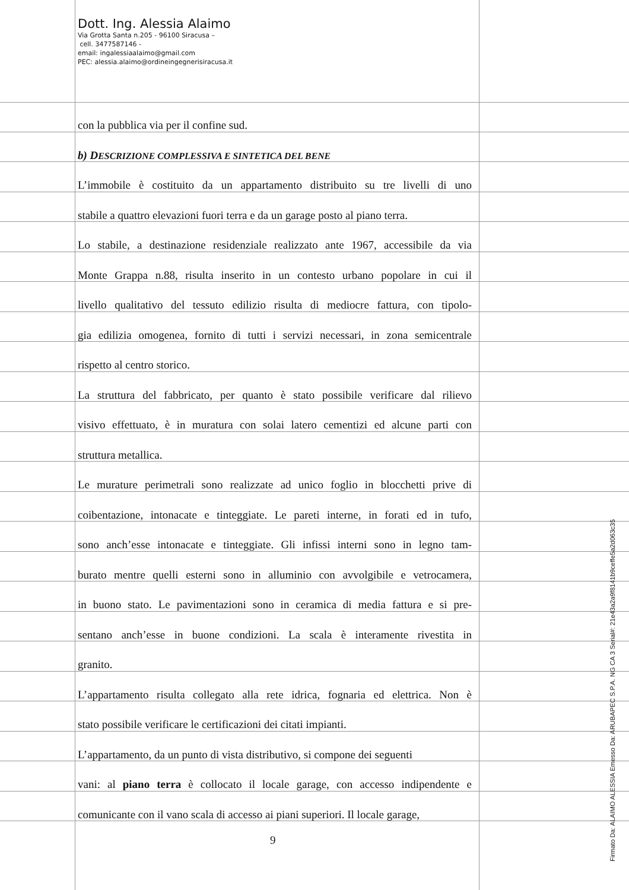Dott. Ing. Alessia Alaimo
Via Grotta Santa n.205 - 96100 Siracusa –
cell. 3477587146 -
email: ingalessiaalaimo@gmail.com
PEC: alessia.alaimo@ordineingegnerisiracusa.it
con la pubblica via per il confine sud.
b) DESCRIZIONE COMPLESSIVA E SINTETICA DEL BENE
L’immobile è costituito da un appartamento distribuito su tre livelli di uno
stabile a quattro elevazioni fuori terra e da un garage posto al piano terra.
Lo stabile, a destinazione residenziale realizzato ante 1967, accessibile da via
Monte Grappa n.88, risulta inserito in un contesto urbano popolare in cui il
livello qualitativo del tessuto edilizio risulta di mediocre fattura, con tipolo-
gia edilizia omogenea, fornito di tutti i servizi necessari, in zona semicentrale
rispetto al centro storico.
La struttura del fabbricato, per quanto è stato possibile verificare dal rilievo
visivo effettuato, è in muratura con solai latero cementizi ed alcune parti con
struttura metallica.
Le murature perimetrali sono realizzate ad unico foglio in blocchetti prive di
coibentazione, intonacate e tinteggiate. Le pareti interne, in forati ed in tufo,
sono anch’esse intonacate e tinteggiate. Gli infissi interni sono in legno tam-
burato mentre quelli esterni sono in alluminio con avvolgibile e vetrocamera,
in buono stato. Le pavimentazioni sono in ceramica di media fattura e si pre-
sentano anch’esse in buone condizioni. La scala è interamente rivestita in
granito.
L’appartamento risulta collegato alla rete idrica, fognaria ed elettrica. Non è
stato possibile verificare le certificazioni dei citati impianti.
L’appartamento, da un punto di vista distributivo, si compone dei seguenti
vani: al piano terra è collocato il locale garage, con accesso indipendente e
comunicante con il vano scala di accesso ai piani superiori. Il locale garage,
9
Firmato Da: ALAIMO ALESSIA Emesso Da: ARUBAPEC S.P.A. NG CA 3 Serial#: 21e43a2a9f8141b9ceffe5a2d063c35